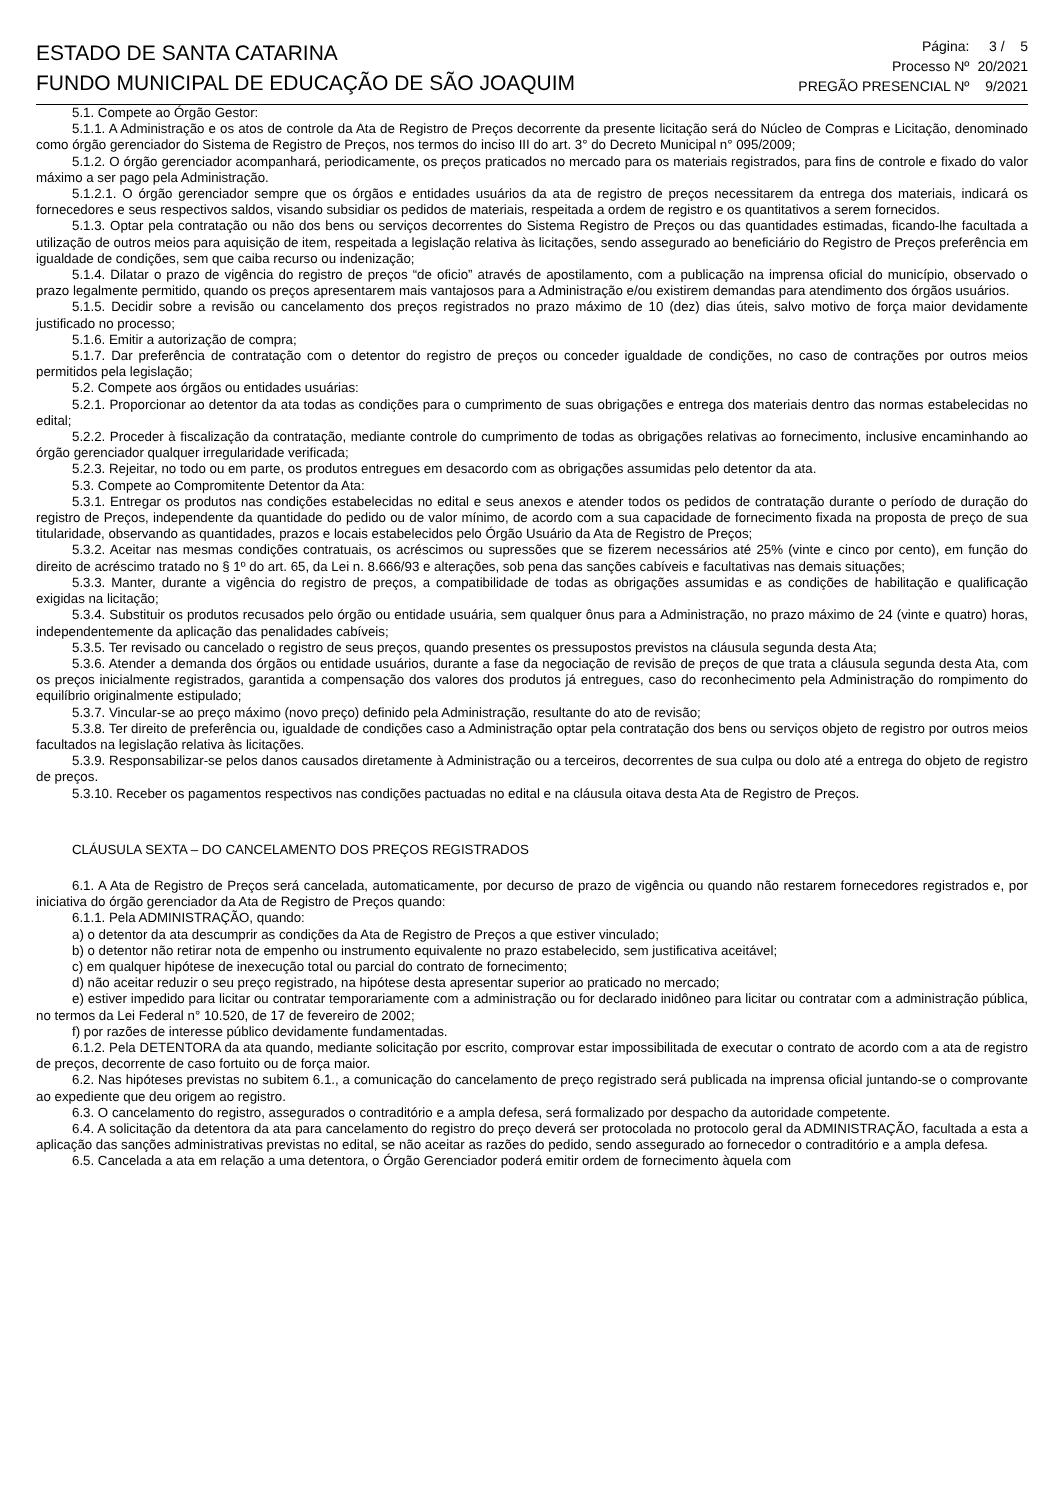ESTADO DE SANTA CATARINA
FUNDO MUNICIPAL DE EDUCAÇÃO DE SÃO JOAQUIM
| Página: | 3 / 5 |
| Processo Nº | 20/2021 |
| PREGÃO PRESENCIAL Nº | 9/2021 |
5.1. Compete ao Órgão Gestor:
5.1.1. A Administração e os atos de controle da Ata de Registro de Preços decorrente da presente licitação será do Núcleo de Compras e Licitação, denominado como órgão gerenciador do Sistema de Registro de Preços, nos termos do inciso III do art. 3° do Decreto Municipal n° 095/2009;
5.1.2. O órgão gerenciador acompanhará, periodicamente, os preços praticados no mercado para os materiais registrados, para fins de controle e fixado do valor máximo a ser pago pela Administração.
5.1.2.1. O órgão gerenciador sempre que os órgãos e entidades usuários da ata de registro de preços necessitarem da entrega dos materiais, indicará os fornecedores e seus respectivos saldos, visando subsidiar os pedidos de materiais, respeitada a ordem de registro e os quantitativos a serem fornecidos.
5.1.3. Optar pela contratação ou não dos bens ou serviços decorrentes do Sistema Registro de Preços ou das quantidades estimadas, ficando-lhe facultada a utilização de outros meios para aquisição de item, respeitada a legislação relativa às licitações, sendo assegurado ao beneficiário do Registro de Preços preferência em igualdade de condições, sem que caiba recurso ou indenização;
5.1.4. Dilatar o prazo de vigência do registro de preços “de oficio” através de apostilamento, com a publicação na imprensa oficial do município, observado o prazo legalmente permitido, quando os preços apresentarem mais vantajosos para a Administração e/ou existirem demandas para atendimento dos órgãos usuários.
5.1.5. Decidir sobre a revisão ou cancelamento dos preços registrados no prazo máximo de 10 (dez) dias úteis, salvo motivo de força maior devidamente justificado no processo;
5.1.6. Emitir a autorização de compra;
5.1.7. Dar preferência de contratação com o detentor do registro de preços ou conceder igualdade de condições, no caso de contrações por outros meios permitidos pela legislação;
5.2. Compete aos órgãos ou entidades usuárias:
5.2.1. Proporcionar ao detentor da ata todas as condições para o cumprimento de suas obrigações e entrega dos materiais dentro das normas estabelecidas no edital;
5.2.2. Proceder à fiscalização da contratação, mediante controle do cumprimento de todas as obrigações relativas ao fornecimento, inclusive encaminhando ao órgão gerenciador qualquer irregularidade verificada;
5.2.3. Rejeitar, no todo ou em parte, os produtos entregues em desacordo com as obrigações assumidas pelo detentor da ata.
5.3. Compete ao Compromitente Detentor da Ata:
5.3.1. Entregar os produtos nas condições estabelecidas no edital e seus anexos e atender todos os pedidos de contratação durante o período de duração do registro de Preços, independente da quantidade do pedido ou de valor mínimo, de acordo com a sua capacidade de fornecimento fixada na proposta de preço de sua titularidade, observando as quantidades, prazos e locais estabelecidos pelo Órgão Usuário da Ata de Registro de Preços;
5.3.2. Aceitar nas mesmas condições contratuais, os acréscimos ou supressões que se fizerem necessários até 25% (vinte e cinco por cento), em função do direito de acréscimo tratado no § 1º do art. 65, da Lei n. 8.666/93 e alterações, sob pena das sanções cabíveis e facultativas nas demais situações;
5.3.3. Manter, durante a vigência do registro de preços, a compatibilidade de todas as obrigações assumidas e as condições de habilitação e qualificação exigidas na licitação;
5.3.4. Substituir os produtos recusados pelo órgão ou entidade usuária, sem qualquer ônus para a Administração, no prazo máximo de 24 (vinte e quatro) horas, independentemente da aplicação das penalidades cabíveis;
5.3.5. Ter revisado ou cancelado o registro de seus preços, quando presentes os pressupostos previstos na cláusula segunda desta Ata;
5.3.6. Atender a demanda dos órgãos ou entidade usuários, durante a fase da negociação de revisão de preços de que trata a cláusula segunda desta Ata, com os preços inicialmente registrados, garantida a compensação dos valores dos produtos já entregues, caso do reconhecimento pela Administração do rompimento do equilíbrio originalmente estipulado;
5.3.7. Vincular-se ao preço máximo (novo preço) definido pela Administração, resultante do ato de revisão;
5.3.8. Ter direito de preferência ou, igualdade de condições caso a Administração optar pela contratação dos bens ou serviços objeto de registro por outros meios facultados na legislação relativa às licitações.
5.3.9. Responsabilizar-se pelos danos causados diretamente à Administração ou a terceiros, decorrentes de sua culpa ou dolo até a entrega do objeto de registro de preços.
5.3.10. Receber os pagamentos respectivos nas condições pactuadas no edital e na cláusula oitava desta Ata de Registro de Preços.
CLÁUSULA SEXTA – DO CANCELAMENTO DOS PREÇOS REGISTRADOS
6.1. A Ata de Registro de Preços será cancelada, automaticamente, por decurso de prazo de vigência ou quando não restarem fornecedores registrados e, por iniciativa do órgão gerenciador da Ata de Registro de Preços quando:
6.1.1. Pela ADMINISTRAÇÃO, quando:
a) o detentor da ata descumprir as condições da Ata de Registro de Preços a que estiver vinculado;
b) o detentor não retirar nota de empenho ou instrumento equivalente no prazo estabelecido, sem justificativa aceitável;
c) em qualquer hipótese de inexecução total ou parcial do contrato de fornecimento;
d) não aceitar reduzir o seu preço registrado, na hipótese desta apresentar superior ao praticado no mercado;
e) estiver impedido para licitar ou contratar temporariamente com a administração ou for declarado inidôneo para licitar ou contratar com a administração pública, no termos da Lei Federal n° 10.520, de 17 de fevereiro de 2002;
f) por razões de interesse público devidamente fundamentadas.
6.1.2. Pela DETENTORA da ata quando, mediante solicitação por escrito, comprovar estar impossibilitada de executar o contrato de acordo com a ata de registro de preços, decorrente de caso fortuito ou de força maior.
6.2. Nas hipóteses previstas no subitem 6.1., a comunicação do cancelamento de preço registrado será publicada na imprensa oficial juntando-se o comprovante ao expediente que deu origem ao registro.
6.3. O cancelamento do registro, assegurados o contraditório e a ampla defesa, será formalizado por despacho da autoridade competente.
6.4. A solicitação da detentora da ata para cancelamento do registro do preço deverá ser protocolada no protocolo geral da ADMINISTRAÇÃO, facultada a esta a aplicação das sanções administrativas previstas no edital, se não aceitar as razões do pedido, sendo assegurado ao fornecedor o contraditório e a ampla defesa.
6.5. Cancelada a ata em relação a uma detentora, o Órgão Gerenciador poderá emitir ordem de fornecimento àquela com